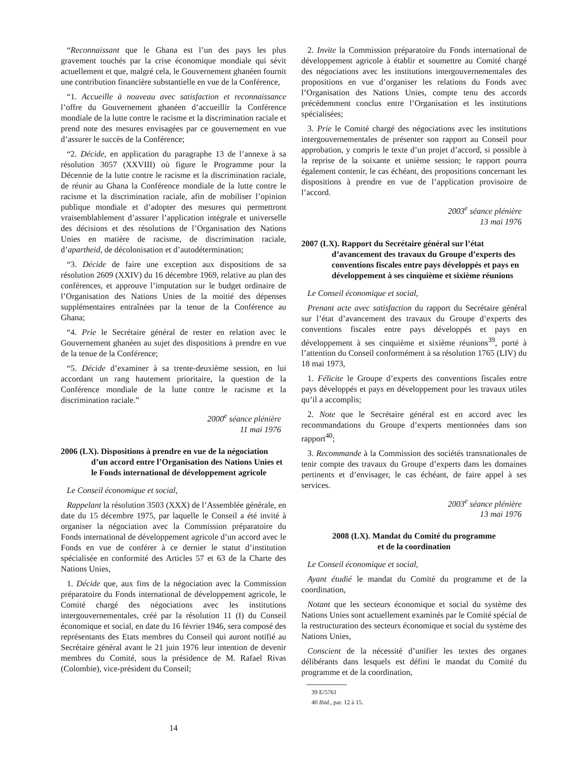“Reconnaissant que le Ghana est l’un des pays les plus gravement touchés par la crise économique mondiale qui sévit actuellement et que, malgré cela, le Gouvernement ghanéen fournit une contribution financière substantielle en vue de la Conférence,
“1. Accueille à nouveau avec satisfaction et reconnaissance l’offre du Gouvernement ghanéen d’accueillir la Conférence mondiale de la lutte contre le racisme et la discrimination raciale et prend note des mesures envisagées par ce gouvernement en vue d’assurer le succès de la Conférence;
“2. Décide, en application du paragraphe 13 de l’annexe à sa résolution 3057 (XXVIII) où figure le Programme pour la Décennie de la lutte contre le racisme et la discrimination raciale, de réunir au Ghana la Conférence mondiale de la lutte contre le racisme et la discrimination raciale, afin de mobiliser l’opinion publique mondiale et d’adopter des mesures qui permettront vraisemblablement d’assurer l’application intégrale et universelle des décisions et des résolutions de l’Organisation des Nations Unies en matière de racisme, de discrimination raciale, d’apartheid, de décolonisation et d’autodétermination;
“3. Décide de faire une exception aux dispositions de sa résolution 2609 (XXIV) du 16 décembre 1969, relative au plan des conférences, et approuve l’imputation sur le budget ordinaire de l’Organisation des Nations Unies de la moitié des dépenses supplémentaires entraînées par la tenue de la Conférence au Ghana;
“4. Prie le Secrétaire général de rester en relation avec le Gouvernement ghanéen au sujet des dispositions à prendre en vue de la tenue de la Conférence;
“5. Décide d’examiner à sa trente-deuxième session, en lui accordant un rang hautement prioritaire, la question de la Conférence mondiale de la lutte contre le racisme et la discrimination raciale.”
2000<sup>e</sup> séance plénière
11 mai 1976
2006 (LX). Dispositions à prendre en vue de la négociation d’un accord entre l’Organisation des Nations Unies et le Fonds international de développement agricole
Le Conseil économique et social,
Rappelant la résolution 3503 (XXX) de l’Assemblée générale, en date du 15 décembre 1975, par laquelle le Conseil a été invité à organiser la négociation avec la Commission préparatoire du Fonds international de développement agricole d’un accord avec le Fonds en vue de conférer à ce dernier le statut d’institution spécialisée en conformité des Articles 57 et 63 de la Charte des Nations Unies,
1. Décide que, aux fins de la négociation avec la Commission préparatoire du Fonds international de développement agricole, le Comité chargé des négociations avec les institutions intergouvernementales, créé par la résolution 11 (I) du Conseil économique et social, en date du 16 février 1946, sera composé des représentants des Etats membres du Conseil qui auront notifié au Secrétaire général avant le 21 juin 1976 leur intention de devenir membres du Comité, sous la présidence de M. Rafael Rivas (Colombie), vice-président du Conseil;
2. Invite la Commission préparatoire du Fonds international de développement agricole à établir et soumettre au Comité chargé des négociations avec les institutions intergouvernementales des propositions en vue d’organiser les relations du Fonds avec l’Organisation des Nations Unies, compte tenu des accords précédemment conclus entre l’Organisation et les institutions spécialisées;
3. Prie le Comité chargé des négociations avec les institutions intergouvernementales de présenter son rapport au Conseil pour approbation, y compris le texte d’un projet d’accord, si possible à la reprise de la soixante et unième session; le rapport pourra également contenir, le cas échéant, des propositions concernant les dispositions à prendre en vue de l’application provisoire de l’accord.
2003<sup>e</sup> séance plénière
13 mai 1976
2007 (LX). Rapport du Secrétaire général sur l’état d’avancement des travaux du Groupe d’experts des conventions fiscales entre pays développés et pays en développement à ses cinquième et sixième réunions
Le Conseil économique et social,
Prenant acte avec satisfaction du rapport du Secrétaire général sur l’état d’avancement des travaux du Groupe d’experts des conventions fiscales entre pays développés et pays en développement à ses cinquième et sixième réunions<sup>39</sup>, porté à l’attention du Conseil conformément à sa résolution 1765 (LIV) du 18 mai 1973,
1. Félicite le Groupe d’experts des conventions fiscales entre pays développés et pays en développement pour les travaux utiles qu’il a accomplis;
2. Note que le Secrétaire général est en accord avec les recommandations du Groupe d’experts mentionnées dans son rapport<sup>40</sup>;
3. Recommande à la Commission des sociétés transnationales de tenir compte des travaux du Groupe d’experts dans les domaines pertinents et d’envisager, le cas échéant, de faire appel à ses services.
2003<sup>e</sup> séance plénière
13 mai 1976
2008 (LX). Mandat du Comité du programme
et de la coordination
Le Conseil économique et social,
Ayant étudié le mandat du Comité du programme et de la coordination,
Notant que les secteurs économique et social du système des Nations Unies sont actuellement examinés par le Comité spécial de la restructuration des secteurs économique et social du système des Nations Unies,
Conscient de la nécessité d’unifier les textes des organes délibérants dans lesquels est défini le mandat du Comité du programme et de la coordination,
39 E/5761
40 Ibid., par. 12 à 15.
14